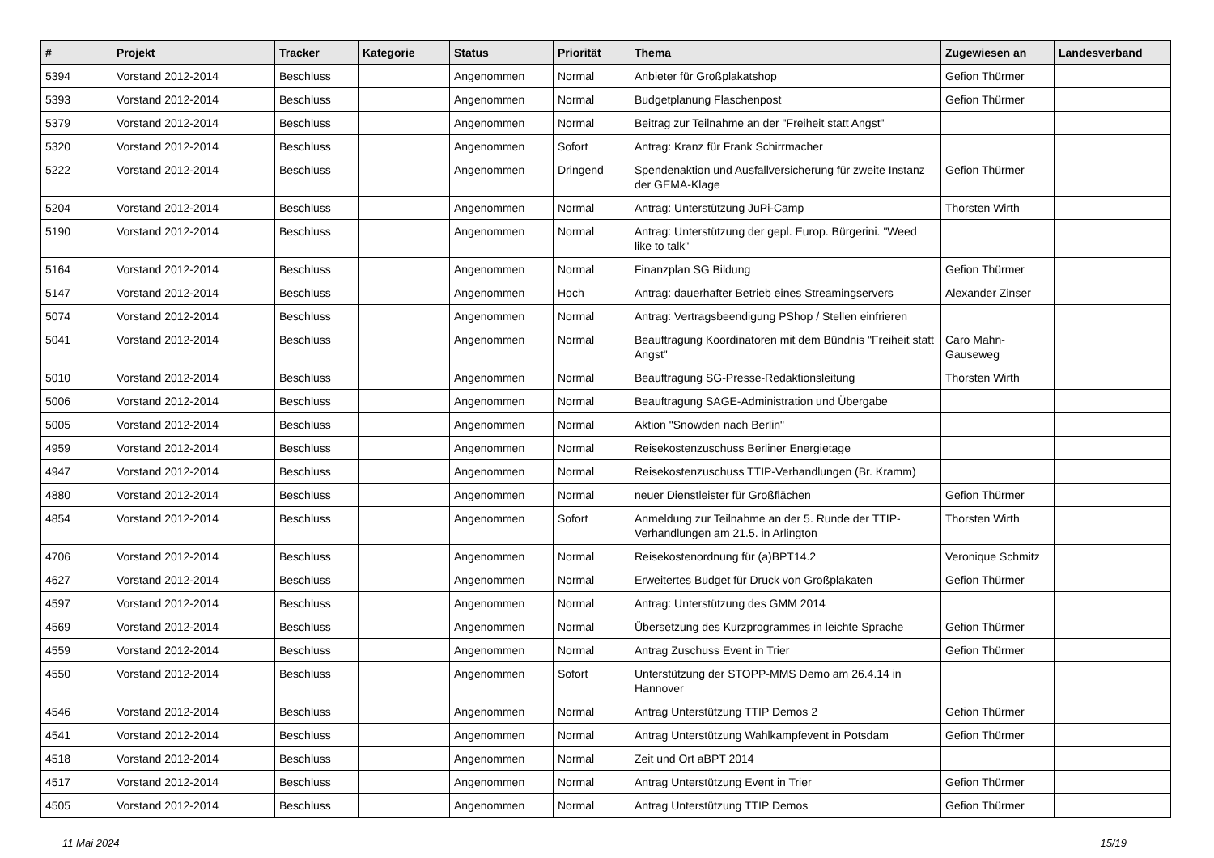| # | Projekt | Tracker | Kategorie | Status | Priorität | Thema | Zugewiesen an | Landesverband |
| --- | --- | --- | --- | --- | --- | --- | --- | --- |
| 5394 | Vorstand 2012-2014 | Beschluss | | Angenommen | Normal | Anbieter für Großplakatshop | Gefion Thürmer | |
| 5393 | Vorstand 2012-2014 | Beschluss | | Angenommen | Normal | Budgetplanung Flaschenpost | Gefion Thürmer | |
| 5379 | Vorstand 2012-2014 | Beschluss | | Angenommen | Normal | Beitrag zur Teilnahme an der "Freiheit statt Angst" | | |
| 5320 | Vorstand 2012-2014 | Beschluss | | Angenommen | Sofort | Antrag: Kranz für Frank Schirrmacher | | |
| 5222 | Vorstand 2012-2014 | Beschluss | | Angenommen | Dringend | Spendenaktion und Ausfallversicherung für zweite Instanz der GEMA-Klage | Gefion Thürmer | |
| 5204 | Vorstand 2012-2014 | Beschluss | | Angenommen | Normal | Antrag: Unterstützung JuPi-Camp | Thorsten Wirth | |
| 5190 | Vorstand 2012-2014 | Beschluss | | Angenommen | Normal | Antrag: Unterstützung der gepl. Europ. Bürgerini. "Weed like to talk" | | |
| 5164 | Vorstand 2012-2014 | Beschluss | | Angenommen | Normal | Finanzplan SG Bildung | Gefion Thürmer | |
| 5147 | Vorstand 2012-2014 | Beschluss | | Angenommen | Hoch | Antrag: dauerhafter Betrieb eines Streamingservers | Alexander Zinser | |
| 5074 | Vorstand 2012-2014 | Beschluss | | Angenommen | Normal | Antrag: Vertragsbeendigung PShop / Stellen einfrieren | | |
| 5041 | Vorstand 2012-2014 | Beschluss | | Angenommen | Normal | Beauftragung Koordinatoren mit dem Bündnis "Freiheit statt Angst" | Caro Mahn-Gauseweg | |
| 5010 | Vorstand 2012-2014 | Beschluss | | Angenommen | Normal | Beauftragung SG-Presse-Redaktionsleitung | Thorsten Wirth | |
| 5006 | Vorstand 2012-2014 | Beschluss | | Angenommen | Normal | Beauftragung SAGE-Administration und Übergabe | | |
| 5005 | Vorstand 2012-2014 | Beschluss | | Angenommen | Normal | Aktion "Snowden nach Berlin" | | |
| 4959 | Vorstand 2012-2014 | Beschluss | | Angenommen | Normal | Reisekostenzuschuss Berliner Energietage | | |
| 4947 | Vorstand 2012-2014 | Beschluss | | Angenommen | Normal | Reisekostenzuschuss TTIP-Verhandlungen (Br. Kramm) | | |
| 4880 | Vorstand 2012-2014 | Beschluss | | Angenommen | Normal | neuer Dienstleister für Großflächen | Gefion Thürmer | |
| 4854 | Vorstand 2012-2014 | Beschluss | | Angenommen | Sofort | Anmeldung zur Teilnahme an der 5. Runde der TTIP-Verhandlungen am 21.5. in Arlington | Thorsten Wirth | |
| 4706 | Vorstand 2012-2014 | Beschluss | | Angenommen | Normal | Reisekostenordnung für (a)BPT14.2 | Veronique Schmitz | |
| 4627 | Vorstand 2012-2014 | Beschluss | | Angenommen | Normal | Erweitertes Budget für Druck von Großplakaten | Gefion Thürmer | |
| 4597 | Vorstand 2012-2014 | Beschluss | | Angenommen | Normal | Antrag: Unterstützung des GMM 2014 | | |
| 4569 | Vorstand 2012-2014 | Beschluss | | Angenommen | Normal | Übersetzung des Kurzprogrammes in leichte Sprache | Gefion Thürmer | |
| 4559 | Vorstand 2012-2014 | Beschluss | | Angenommen | Normal | Antrag Zuschuss Event in Trier | Gefion Thürmer | |
| 4550 | Vorstand 2012-2014 | Beschluss | | Angenommen | Sofort | Unterstützung der STOPP-MMS Demo am 26.4.14 in Hannover | | |
| 4546 | Vorstand 2012-2014 | Beschluss | | Angenommen | Normal | Antrag Unterstützung TTIP Demos 2 | Gefion Thürmer | |
| 4541 | Vorstand 2012-2014 | Beschluss | | Angenommen | Normal | Antrag Unterstützung Wahlkampfevent in Potsdam | Gefion Thürmer | |
| 4518 | Vorstand 2012-2014 | Beschluss | | Angenommen | Normal | Zeit und Ort aBPT 2014 | | |
| 4517 | Vorstand 2012-2014 | Beschluss | | Angenommen | Normal | Antrag Unterstützung Event in Trier | Gefion Thürmer | |
| 4505 | Vorstand 2012-2014 | Beschluss | | Angenommen | Normal | Antrag Unterstützung TTIP Demos | Gefion Thürmer | |
11 Mai 2024 15/19